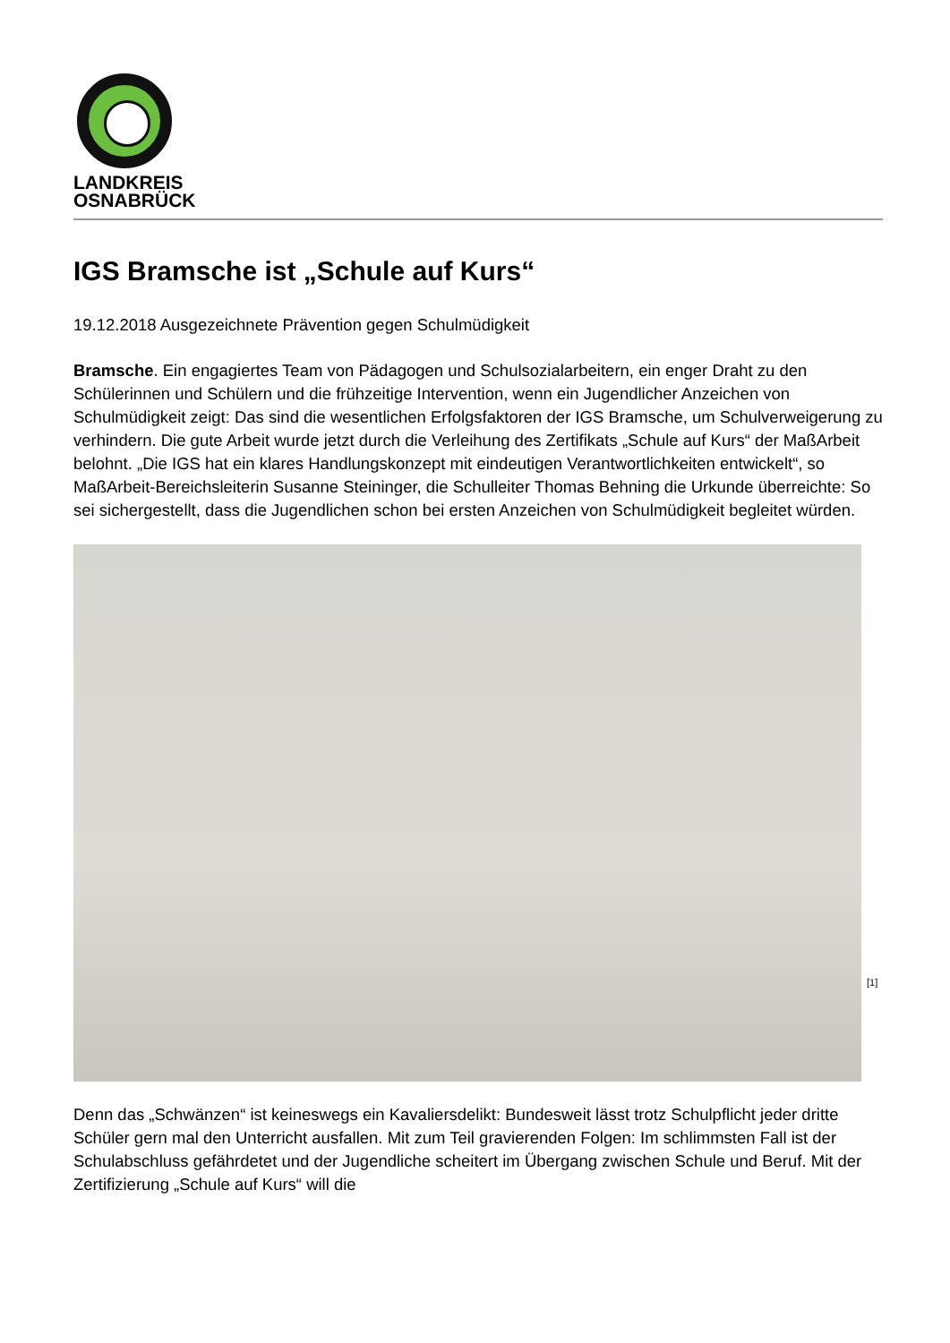LANDKREIS
OSNABRÜCK
IGS Bramsche ist „Schule auf Kurs“
19.12.2018 Ausgezeichnete Prävention gegen Schulmüdigkeit
Bramsche. Ein engagiertes Team von Pädagogen und Schulsozialarbeitern, ein enger Draht zu den Schülerinnen und Schülern und die frühzeitige Intervention, wenn ein Jugendlicher Anzeichen von Schulmüdigkeit zeigt: Das sind die wesentlichen Erfolgsfaktoren der IGS Bramsche, um Schulverweigerung zu verhindern. Die gute Arbeit wurde jetzt durch die Verleihung des Zertifikats „Schule auf Kurs“ der MaßArbeit belohnt. „Die IGS hat ein klares Handlungskonzept mit eindeutigen Verantwortlichkeiten entwickelt“, so MaßArbeit-Bereichsleiterin Susanne Steininger, die Schulleiter Thomas Behning die Urkunde überreichte: So sei sichergestellt, dass die Jugendlichen schon bei ersten Anzeichen von Schulmüdigkeit begleitet würden.
[1]
Denn das „Schwänzen“ ist keineswegs ein Kavaliersdelikt: Bundesweit lässt trotz Schulpflicht jeder dritte Schüler gern mal den Unterricht ausfallen. Mit zum Teil gravierenden Folgen: Im schlimmsten Fall ist der Schulabschluss gefährdetet und der Jugendliche scheitert im Übergang zwischen Schule und Beruf. Mit der Zertifizierung „Schule auf Kurs“ will die